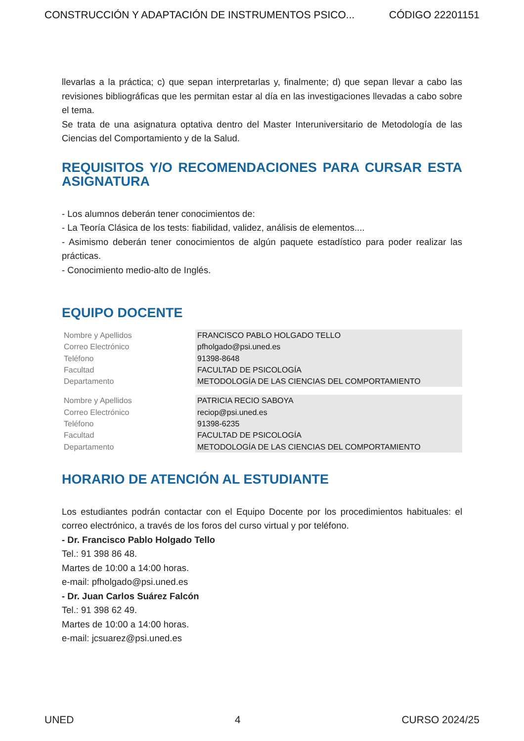CONSTRUCCIÓN Y ADAPTACIÓN DE INSTRUMENTOS PSICO... CÓDIGO 22201151
llevarlas a la práctica; c) que sepan interpretarlas y, finalmente; d) que sepan llevar a cabo las revisiones bibliográficas que les permitan estar al día en las investigaciones llevadas a cabo sobre el tema.
Se trata de una asignatura optativa dentro del Master Interuniversitario de Metodología de las Ciencias del Comportamiento y de la Salud.
REQUISITOS Y/O RECOMENDACIONES PARA CURSAR ESTA ASIGNATURA
- Los alumnos deberán tener conocimientos de:
- La Teoría Clásica de los tests: fiabilidad, validez, análisis de elementos....
- Asimismo deberán tener conocimientos de algún paquete estadístico para poder realizar las prácticas.
- Conocimiento medio-alto de Inglés.
EQUIPO DOCENTE
| Nombre y Apellidos | FRANCISCO PABLO HOLGADO TELLO |
| Correo Electrónico | pfholgado@psi.uned.es |
| Teléfono | 91398-8648 |
| Facultad | FACULTAD DE PSICOLOGÍA |
| Departamento | METODOLOGÍA DE LAS CIENCIAS DEL COMPORTAMIENTO |
| Nombre y Apellidos | PATRICIA RECIO SABOYA |
| Correo Electrónico | reciop@psi.uned.es |
| Teléfono | 91398-6235 |
| Facultad | FACULTAD DE PSICOLOGÍA |
| Departamento | METODOLOGÍA DE LAS CIENCIAS DEL COMPORTAMIENTO |
HORARIO DE ATENCIÓN AL ESTUDIANTE
Los estudiantes podrán contactar con el Equipo Docente por los procedimientos habituales: el correo electrónico, a través de los foros del curso virtual y por teléfono.
- Dr. Francisco Pablo Holgado Tello
Tel.: 91 398 86 48.
Martes de 10:00 a 14:00 horas.
e-mail: pfholgado@psi.uned.es
- Dr. Juan Carlos Suárez Falcón
Tel.: 91 398 62 49.
Martes de 10:00 a 14:00 horas.
e-mail: jcsuarez@psi.uned.es
UNED 4 CURSO 2024/25